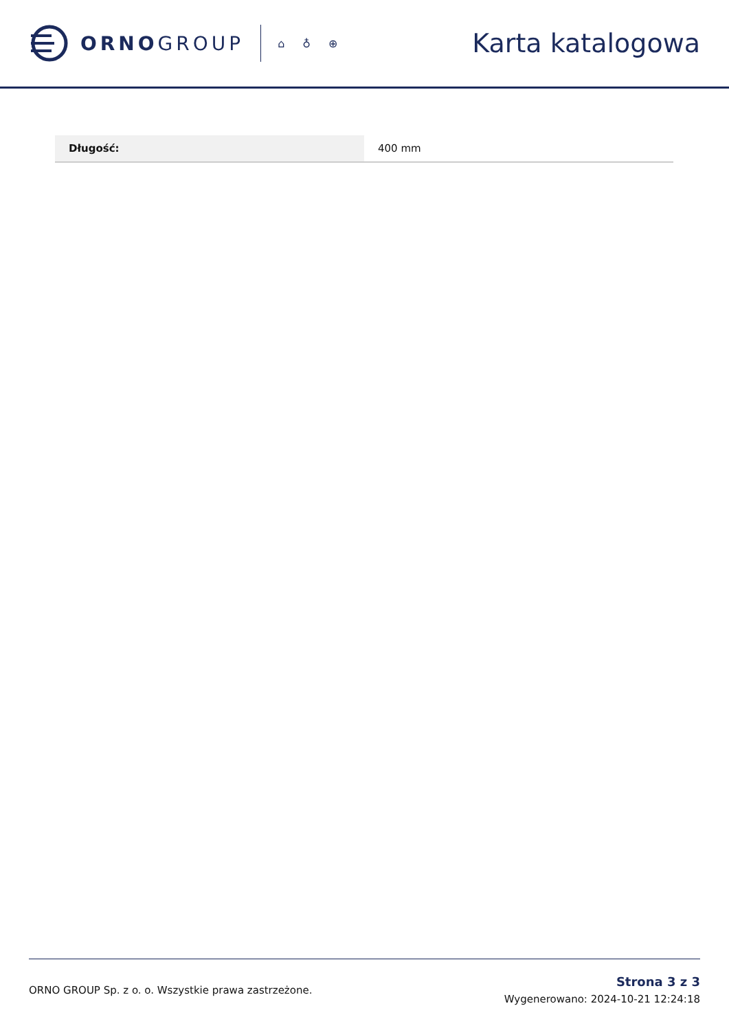ORNOGROUP
⌂ ♁ ⊕
Karta katalogowa
| Długość: | 400 mm |
ORNO GROUP Sp. z o. o. Wszystkie prawa zastrzeżone.
Strona 3 z 3
Wygenerowano: 2024-10-21 12:24:18